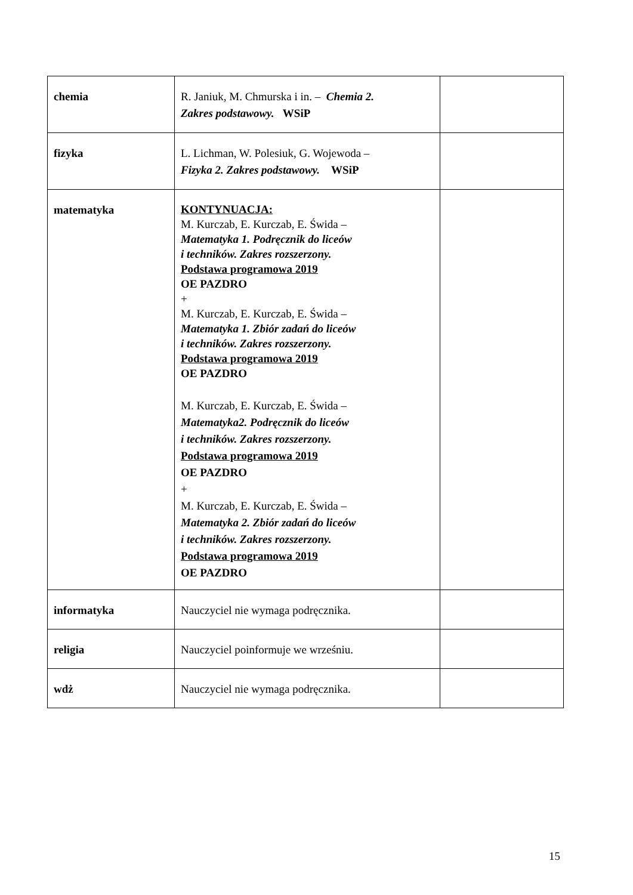| chemia | R. Janiuk, M. Chmurska i in. – Chemia 2. Zakres podstawowy. WSiP | |
| fizyka | L. Lichman, W. Polesiuk, G. Wojewoda – Fizyka 2. Zakres podstawowy. WSiP | |
| matematyka | KONTYNUACJA: M. Kurczab, E. Kurczab, E. Świda – Matematyka 1. Podręcznik do liceów i techników. Zakres rozszerzony. Podstawa programowa 2019 OE PAZDRO + M. Kurczab, E. Kurczab, E. Świda – Matematyka 1. Zbiór zadań do liceów i techników. Zakres rozszerzony. Podstawa programowa 2019 OE PAZDRO M. Kurczab, E. Kurczab, E. Świda – Matematyka2. Podręcznik do liceów i techników. Zakres rozszerzony. Podstawa programowa 2019 OE PAZDRO + M. Kurczab, E. Kurczab, E. Świda – Matematyka 2. Zbiór zadań do liceów i techników. Zakres rozszerzony. Podstawa programowa 2019 OE PAZDRO | |
| informatyka | Nauczyciel nie wymaga podręcznika. | |
| religia | Nauczyciel poinformuje we wrześniu. | |
| wdż | Nauczyciel nie wymaga podręcznika. | |
15